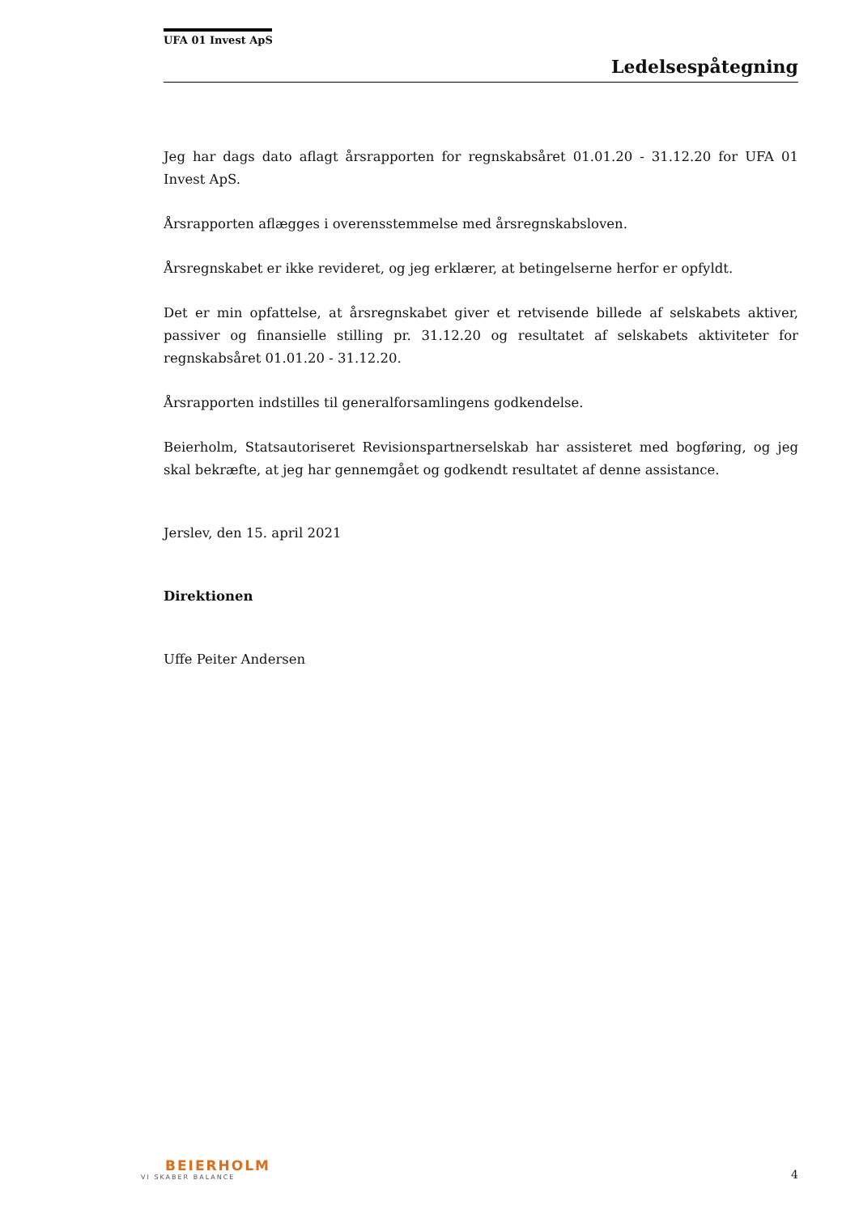UFA 01 Invest ApS
Ledelsespåtegning
Jeg har dags dato aflagt årsrapporten for regnskabsåret 01.01.20 - 31.12.20 for UFA 01 Invest ApS.
Årsrapporten aflægges i overensstemmelse med årsregnskabsloven.
Årsregnskabet er ikke revideret, og jeg erklærer, at betingelserne herfor er opfyldt.
Det er min opfattelse, at årsregnskabet giver et retvisende billede af selskabets aktiver, passiver og finansielle stilling pr. 31.12.20 og resultatet af selskabets aktiviteter for regnskabsåret 01.01.20 - 31.12.20.
Årsrapporten indstilles til generalforsamlingens godkendelse.
Beierholm, Statsautoriseret Revisionspartnerselskab har assisteret med bogføring, og jeg skal bekræfte, at jeg har gennemgået og godkendt resultatet af denne assistance.
Jerslev, den 15. april 2021
Direktionen
Uffe Peiter Andersen
BEIERHOLM
VI SKABER BALANCE
4